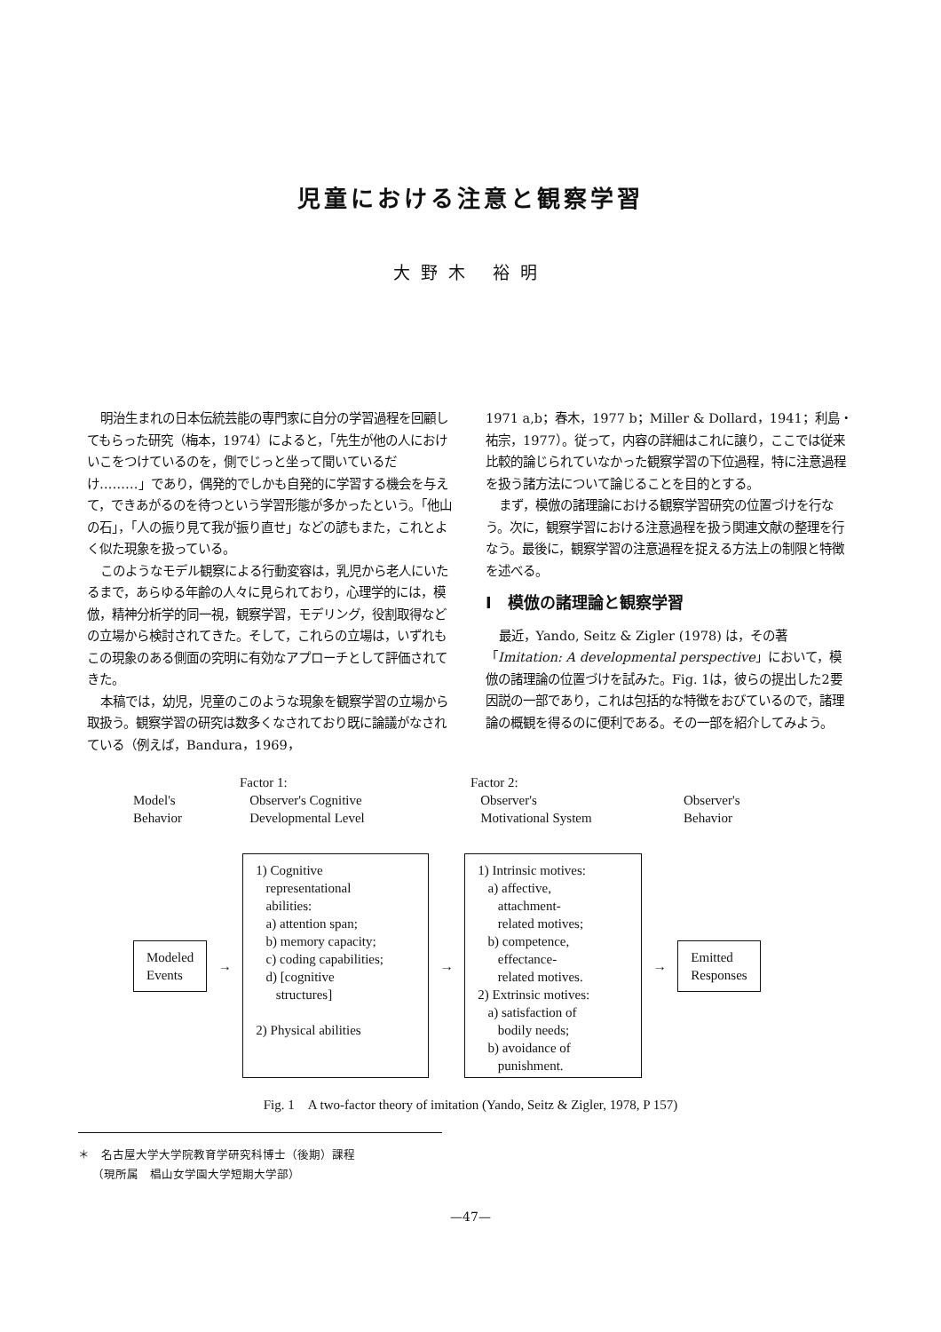児童における注意と観察学習
大野木 裕明
明治生まれの日本伝統芸能の専門家に自分の学習過程を回顧してもらった研究（梅本，1974）によると，「先生が他の人におけいこをつけているのを，側でじっと坐って聞いているだけ………」であり，偶発的でしかも自発的に学習する機会を与えて，できあがるのを待つという学習形態が多かったという。「他山の石」，「人の振り見て我が振り直せ」などの諺もまた，これとよく似た現象を扱っている。
このようなモデル観察による行動変容は，乳児から老人にいたるまで，あらゆる年齢の人々に見られており，心理学的には，模倣，精神分析学的同一視，観察学習，モデリング，役割取得などの立場から検討されてきた。そして，これらの立場は，いずれもこの現象のある側面の究明に有効なアプローチとして評価されてきた。
本稿では，幼児，児童のこのような現象を観察学習の立場から取扱う。観察学習の研究は数多くなされており既に論議がなされている（例えば，Bandura，1969，
1971 a,b；春木，1977 b；Miller & Dollard，1941；利島・祐宗，1977）。従って，内容の詳細はこれに譲り，ここでは従来比較的論じられていなかった観察学習の下位過程，特に注意過程を扱う諸方法について論じることを目的とする。
まず，模倣の諸理論における観察学習研究の位置づけを行なう。次に，観察学習における注意過程を扱う関連文献の整理を行なう。最後に，観察学習の注意過程を捉える方法上の制限と特徴を述べる。
I　模倣の諸理論と観察学習
最近，Yando, Seitz & Zigler (1978) は，その著「Imitation: A developmental perspective」において，模倣の諸理論の位置づけを試みた。Fig. 1は，彼らの提出した2要因説の一部であり，これは包括的な特徴をおびているので，諸理論の概観を得るのに便利である。その一部を紹介してみよう。
Model's
Behavior
Factor 1:
Observer's Cognitive
Developmental Level
Factor 2:
Observer's
Motivational System
Observer's
Behavior
Modeled
Events
→
1) Cognitive
representational
abilities:
a) attention span;
b) memory capacity;
c) coding capabilities;
d) [cognitive
structures]
2) Physical abilities
→
1) Intrinsic motives:
a) affective,
attachment-
related motives;
b) competence,
effectance-
related motives.
2) Extrinsic motives:
a) satisfaction of
bodily needs;
b) avoidance of
punishment.
→
Emitted
Responses
Fig. 1　A two-factor theory of imitation (Yando, Seitz & Zigler, 1978, P 157)
＊　名古屋大学大学院教育学研究科博士（後期）課程
（現所属　椙山女学園大学短期大学部）
—47—